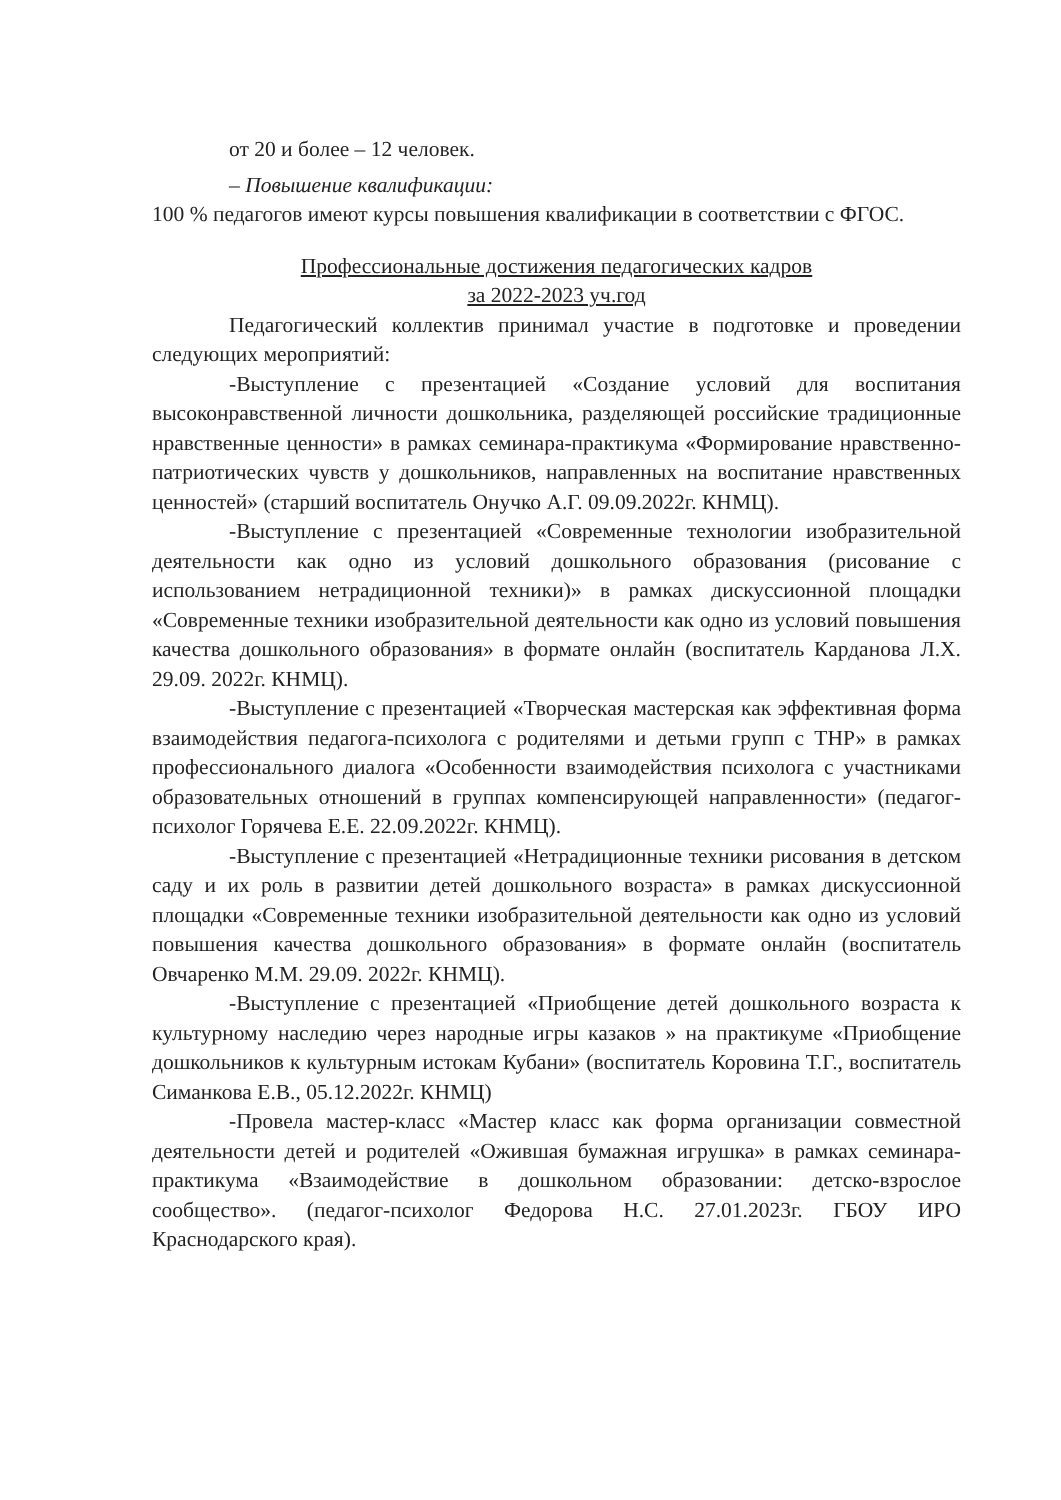от 20 и более – 12 человек.
– Повышение квалификации:
100 % педагогов имеют курсы повышения квалификации в соответствии с ФГОС.
Профессиональные достижения педагогических кадров
за 2022-2023 уч.год
Педагогический коллектив принимал участие в подготовке и проведении следующих мероприятий:
-Выступление с презентацией «Создание условий для воспитания высоконравственной личности дошкольника, разделяющей российские традиционные нравственные ценности» в рамках семинара-практикума «Формирование нравственно-патриотических чувств у дошкольников, направленных на воспитание нравственных ценностей» (старший воспитатель Онучко А.Г. 09.09.2022г. КНМЦ).
-Выступление с презентацией «Современные технологии изобразительной деятельности как одно из условий дошкольного образования (рисование с использованием нетрадиционной техники)» в рамках дискуссионной площадки «Современные техники изобразительной деятельности как одно из условий повышения качества дошкольного образования» в формате онлайн (воспитатель Карданова Л.Х. 29.09. 2022г. КНМЦ).
-Выступление с презентацией «Творческая мастерская как эффективная форма взаимодействия педагога-психолога с родителями и детьми групп с ТНР» в рамках профессионального диалога «Особенности взаимодействия психолога с участниками образовательных отношений в группах компенсирующей направленности» (педагог-психолог Горячева Е.Е. 22.09.2022г. КНМЦ).
-Выступление с презентацией «Нетрадиционные техники рисования в детском саду и их роль в развитии детей дошкольного возраста» в рамках дискуссионной площадки «Современные техники изобразительной деятельности как одно из условий повышения качества дошкольного образования» в формате онлайн (воспитатель Овчаренко М.М. 29.09. 2022г. КНМЦ).
-Выступление с презентацией «Приобщение детей дошкольного возраста к культурному наследию через народные игры казаков » на практикуме «Приобщение дошкольников к культурным истокам Кубани» (воспитатель Коровина Т.Г., воспитатель Симанкова Е.В., 05.12.2022г. КНМЦ)
-Провела мастер-класс «Мастер класс как форма организации совместной деятельности детей и родителей «Ожившая бумажная игрушка» в рамках семинара-практикума «Взаимодействие в дошкольном образовании: детско-взрослое сообщество». (педагог-психолог Федорова Н.С. 27.01.2023г. ГБОУ ИРО Краснодарского края).